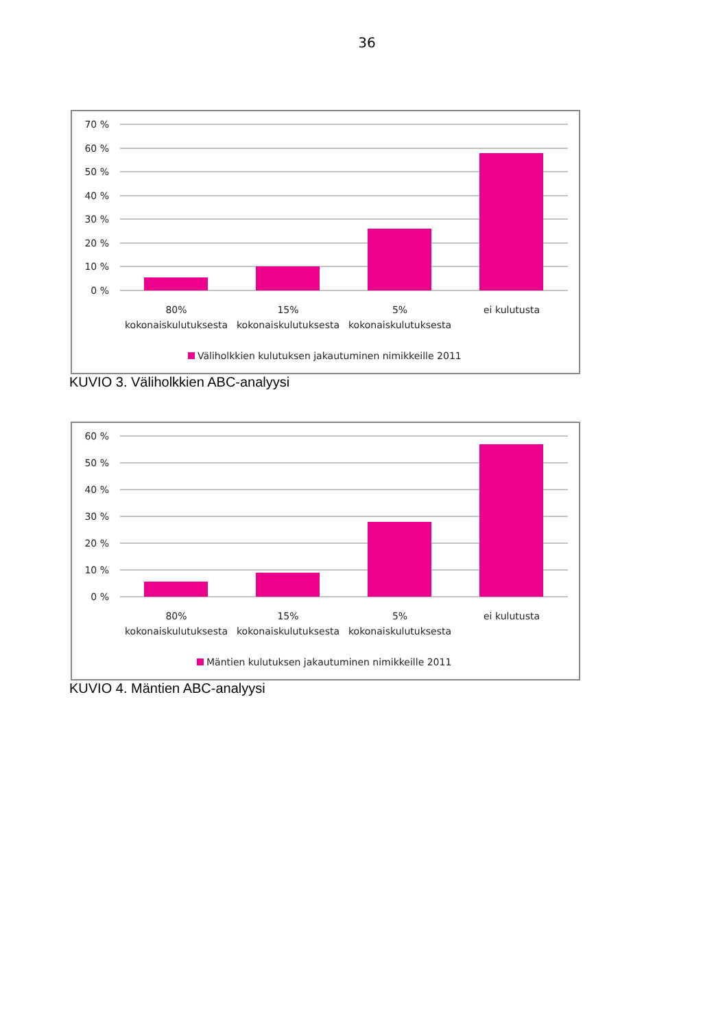36
70 %
60 %
50 %
40 %
30 %
20 %
10 %
0 %
80%
kokonaiskulutuksesta
15%
kokonaiskulutuksesta
5%
kokonaiskulutuksesta
ei kulutusta
Väliholkkien kulutuksen jakautuminen nimikkeille 2011
KUVIO 3. Väliholkkien ABC-analyysi
60 %
50 %
40 %
30 %
20 %
10 %
0 %
80%
kokonaiskulutuksesta
15%
kokonaiskulutuksesta
5%
kokonaiskulutuksesta
ei kulutusta
Mäntien kulutuksen jakautuminen nimikkeille 2011
KUVIO 4. Mäntien ABC-analyysi